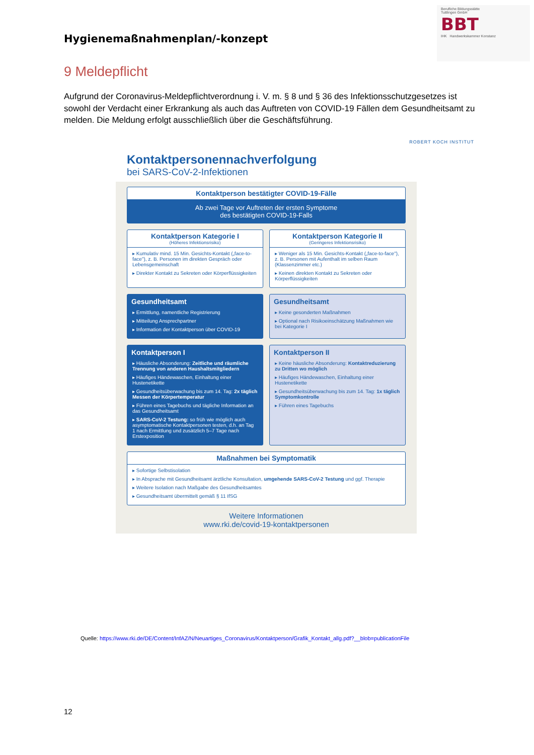Hygienemaßnahmenplan/-konzept
Berufliche Bildungsstätte
Tuttlingen GmbH
BBT
IHK Handwerkskammer Konstanz
9 Meldepflicht
Aufgrund der Coronavirus-Meldepflichtverordnung i. V. m. § 8 und § 36 des Infektionsschutzgesetzes ist sowohl der Verdacht einer Erkrankung als auch das Auftreten von COVID-19 Fällen dem Gesundheitsamt zu melden. Die Meldung erfolgt ausschließlich über die Geschäftsführung.
ROBERT KOCH INSTITUT
Kontaktpersonennachverfolgung
bei SARS-CoV-2-Infektionen
Kontaktperson bestätigter COVID-19-Fälle
Ab zwei Tage vor Auftreten der ersten Symptome
des bestätigten COVID-19-Falls
Kontaktperson Kategorie I
(Höheres Infektionsrisiko)
▸ Kumulativ mind. 15 Min. Gesichts-Kontakt („face-to-face"), z. B. Personen im direkten Gespräch oder Lebensgemeinschaft
▸ Direkter Kontakt zu Sekreten oder Körperflüssigkeiten
Kontaktperson Kategorie II
(Geringeres Infektionsrisiko)
▸ Weniger als 15 Min. Gesichts-Kontakt („face-to-face"), z. B. Personen mit Aufenthalt im selben Raum (Klassenzimmer etc.)
▸ Keinen direkten Kontakt zu Sekreten oder Körperflüssigkeiten
Gesundheitsamt
▸ Ermittlung, namentliche Registrierung
▸ Mitteilung Ansprechpartner
▸ Information der Kontaktperson über COVID-19
Gesundheitsamt
▸ Keine gesonderten Maßnahmen
▸ Optional nach Risikoeinschätzung Maßnahmen wie bei Kategorie I
Kontaktperson I
▸ Häusliche Absonderung: Zeitliche und räumliche Trennung von anderen Haushaltsmitgliedern
▸ Häufiges Händewaschen, Einhaltung einer Hustenetikette
▸ Gesundheitsüberwachung bis zum 14. Tag: 2x täglich Messen der Körpertemperatur
▸ Führen eines Tagebuchs und tägliche Information an das Gesundheitsamt
▸ SARS-CoV-2 Testung: so früh wie möglich auch asymptomatische Kontaktpersonen testen, d.h. an Tag 1 nach Ermittlung und zusätzlich 5–7 Tage nach Erstexposition
Kontaktperson II
▸ Keine häusliche Absonderung: Kontaktreduzierung zu Dritten wo möglich
▸ Häufiges Händewaschen, Einhaltung einer Hustenetikette
▸ Gesundheitsüberwachung bis zum 14. Tag: 1x täglich Symptomkontrolle
▸ Führen eines Tagebuchs
Maßnahmen bei Symptomatik
▸ Sofortige Selbstisolation
▸ In Absprache mit Gesundheitsamt ärztliche Konsultation, umgehende SARS-CoV-2 Testung und ggf. Therapie
▸ Weitere Isolation nach Maßgabe des Gesundheitsamtes
▸ Gesundheitsamt übermittelt gemäß § 11 IfSG
Weitere Informationen
www.rki.de/covid-19-kontaktpersonen
Quelle: https://www.rki.de/DE/Content/InfAZ/N/Neuartiges_Coronavirus/Kontaktperson/Grafik_Kontakt_allg.pdf?__blob=publicationFile
12